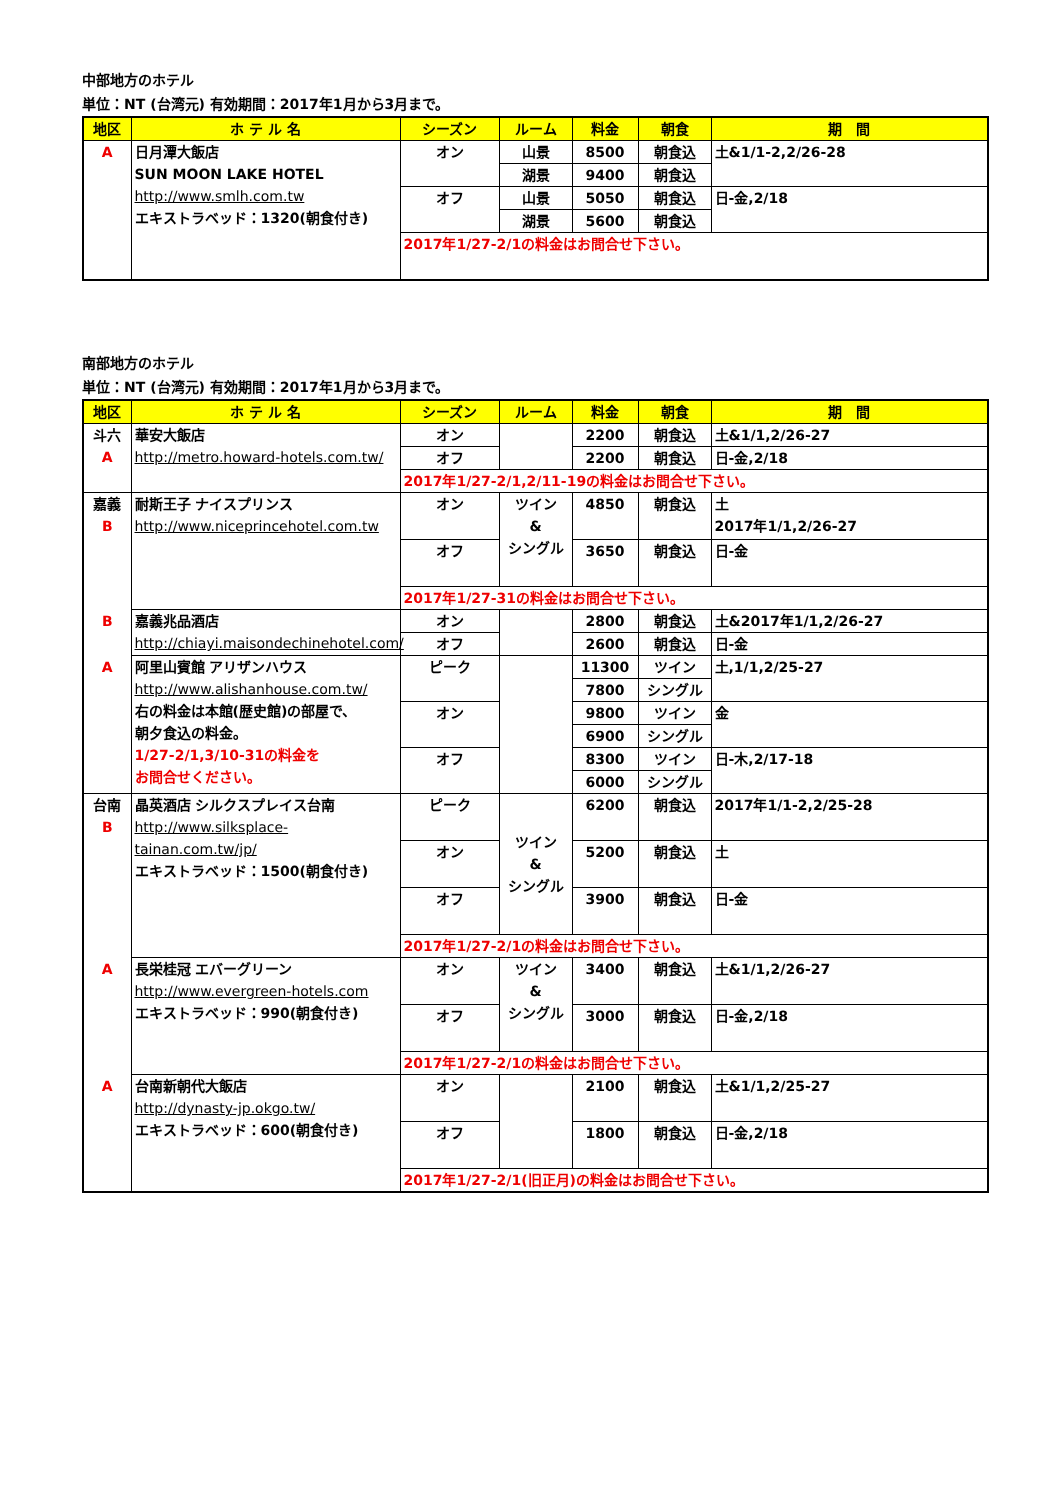中部地方のホテル
単位：NT (台湾元) 有効期間：2017年1月から3月まで。
| 地区 | ホ テ ル 名 | シーズン | ルーム | 料金 | 朝食 | 期 間 |
| --- | --- | --- | --- | --- | --- | --- |
| A | 日月潭大飯店 SUN MOON LAKE HOTEL http://www.smlh.com.tw エキストラベッド：1320(朝食付き) | オン | 山景 | 8500 | 朝食込 | 土&1/1-2,2/26-28 |
| | | | 湖景 | 9400 | 朝食込 | |
| | | オフ | 山景 | 5050 | 朝食込 | 日-金,2/18 |
| | | | 湖景 | 5600 | 朝食込 | |
| | | 2017年1/27-2/1の料金はお問合せ下さい。 | | | | |
南部地方のホテル
単位：NT (台湾元) 有効期間：2017年1月から3月まで。
| 地区 | ホ テ ル 名 | シーズン | ルーム | 料金 | 朝食 | 期 間 |
| --- | --- | --- | --- | --- | --- | --- |
| 斗六 A | 華安大飯店 http://metro.howard-hotels.com.tw/ | オン | | 2200 | 朝食込 | 土&1/1,2/26-27 |
| | | オフ | | 2200 | 朝食込 | 日-金,2/18 |
| | | 2017年1/27-2/1,2/11-19の料金はお問合せ下さい。 | | | | |
| 嘉義 B | 耐斯王子 ナイスプリンス http://www.niceprincehotel.com.tw | オン | ツイン & シングル | 4850 | 朝食込 | 土 2017年1/1,2/26-27 |
| | | オフ | | 3650 | 朝食込 | 日-金 |
| | | 2017年1/27-31の料金はお問合せ下さい。 | | | | |
| B | 嘉義兆品酒店 http://chiayi.maisondechinehotel.com/ | オン | | 2800 | 朝食込 | 土&2017年1/1,2/26-27 |
| | | オフ | | 2600 | 朝食込 | 日-金 |
| A | 阿里山賓館 アリザンハウス http://www.alishanhouse.com.tw/ 右の料金は本館(歴史館)の部屋で、 朝夕食込の料金。 1/27-2/1,3/10-31の料金を お問合せください。 | ピーク | | 11300 | ツイン | 土,1/1,2/25-27 |
| | | | | 7800 | シングル | |
| | | オン | | 9800 | ツイン | 金 |
| | | | | 6900 | シングル | |
| | | オフ | | 8300 | ツイン | 日-木,2/17-18 |
| | | | | 6000 | シングル | |
| 台南 B | 晶英酒店 シルクスプレイス台南 http://www.silksplace-tainan.com.tw/jp/ エキストラベッド：1500(朝食付き) | ピーク | ツイン & シングル | 6200 | 朝食込 | 2017年1/1-2,2/25-28 |
| | | オン | | 5200 | 朝食込 | 土 |
| | | オフ | | 3900 | 朝食込 | 日-金 |
| | | 2017年1/27-2/1の料金はお問合せ下さい。 | | | | |
| A | 長栄桂冠 エバーグリーン http://www.evergreen-hotels.com エキストラベッド：990(朝食付き) | オン | ツイン & シングル | 3400 | 朝食込 | 土&1/1,2/26-27 |
| | | オフ | | 3000 | 朝食込 | 日-金,2/18 |
| | | 2017年1/27-2/1の料金はお問合せ下さい。 | | | | |
| A | 台南新朝代大飯店 http://dynasty-jp.okgo.tw/ エキストラベッド：600(朝食付き) | オン | | 2100 | 朝食込 | 土&1/1,2/25-27 |
| | | オフ | | 1800 | 朝食込 | 日-金,2/18 |
| | | 2017年1/27-2/1(旧正月)の料金はお問合せ下さい。 | | | | |